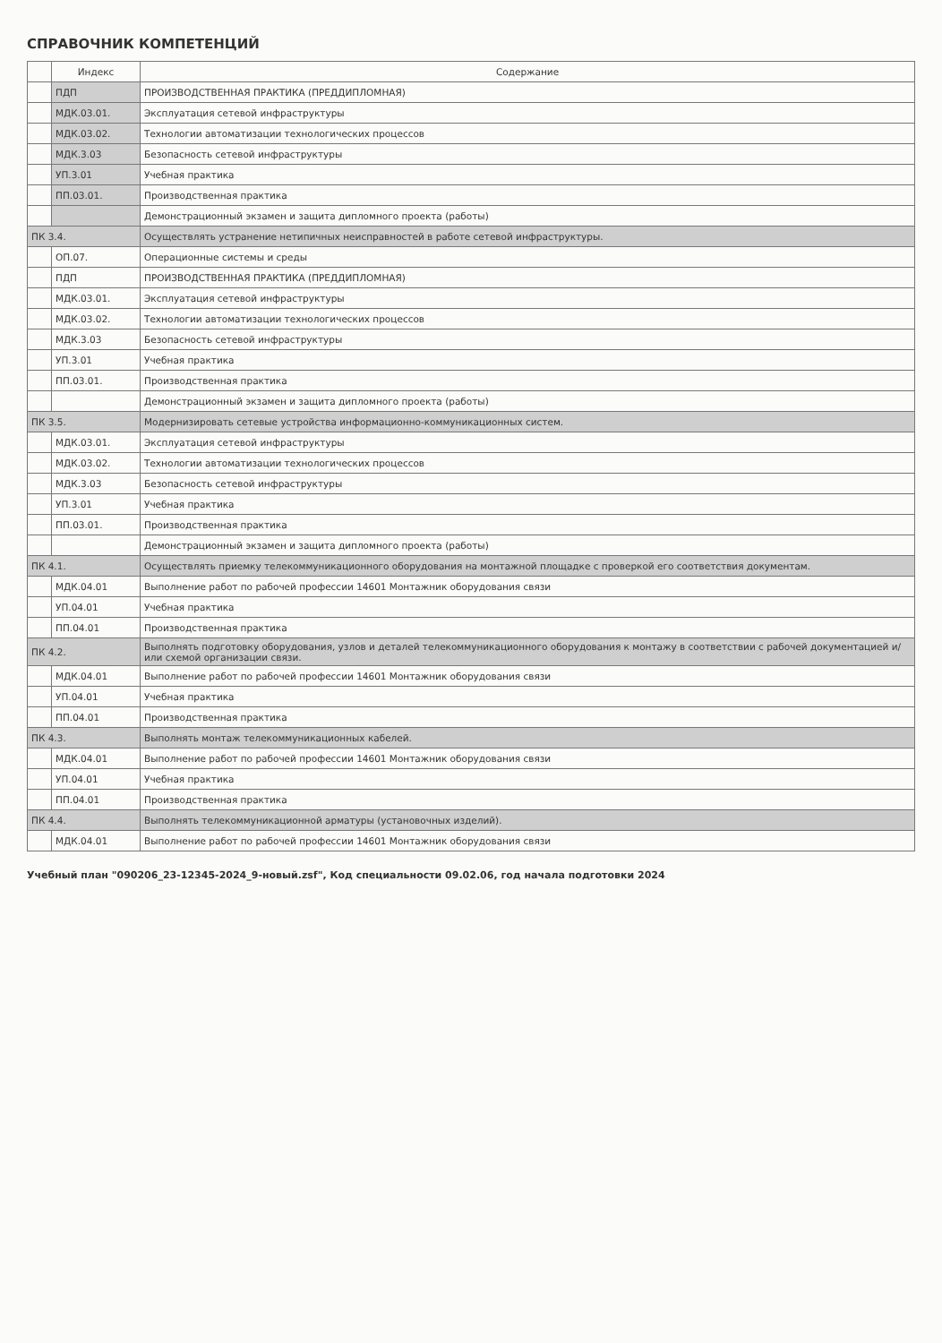СПРАВОЧНИК КОМПЕТЕНЦИЙ
| | Индекс | Содержание |
| --- | --- | --- |
| | ПДП | ПРОИЗВОДСТВЕННАЯ ПРАКТИКА (ПРЕДДИПЛОМНАЯ) |
| | МДК.03.01. | Эксплуатация сетевой инфраструктуры |
| | МДК.03.02. | Технологии автоматизации технологических процессов |
| | МДК.3.03 | Безопасность сетевой инфраструктуры |
| | УП.3.01 | Учебная практика |
| | ПП.03.01. | Производственная практика |
| | | Демонстрационный экзамен и защита дипломного проекта (работы) |
| ПК 3.4. | | Осуществлять устранение нетипичных неисправностей в работе сетевой инфраструктуры. |
| | ОП.07. | Операционные системы и среды |
| | ПДП | ПРОИЗВОДСТВЕННАЯ ПРАКТИКА (ПРЕДДИПЛОМНАЯ) |
| | МДК.03.01. | Эксплуатация сетевой инфраструктуры |
| | МДК.03.02. | Технологии автоматизации технологических процессов |
| | МДК.3.03 | Безопасность сетевой инфраструктуры |
| | УП.3.01 | Учебная практика |
| | ПП.03.01. | Производственная практика |
| | | Демонстрационный экзамен и защита дипломного проекта (работы) |
| ПК 3.5. | | Модернизировать сетевые устройства информационно-коммуникационных систем. |
| | МДК.03.01. | Эксплуатация сетевой инфраструктуры |
| | МДК.03.02. | Технологии автоматизации технологических процессов |
| | МДК.3.03 | Безопасность сетевой инфраструктуры |
| | УП.3.01 | Учебная практика |
| | ПП.03.01. | Производственная практика |
| | | Демонстрационный экзамен и защита дипломного проекта (работы) |
| ПК 4.1. | | Осуществлять приемку телекоммуникационного оборудования на монтажной площадке с проверкой его соответствия документам. |
| | МДК.04.01 | Выполнение работ по рабочей профессии 14601 Монтажник оборудования связи |
| | УП.04.01 | Учебная практика |
| | ПП.04.01 | Производственная практика |
| ПК 4.2. | | Выполнять подготовку оборудования, узлов и деталей телекоммуникационного оборудования к монтажу в соответствии с рабочей документацией и/или схемой организации связи. |
| | МДК.04.01 | Выполнение работ по рабочей профессии 14601 Монтажник оборудования связи |
| | УП.04.01 | Учебная практика |
| | ПП.04.01 | Производственная практика |
| ПК 4.3. | | Выполнять монтаж телекоммуникационных кабелей. |
| | МДК.04.01 | Выполнение работ по рабочей профессии 14601 Монтажник оборудования связи |
| | УП.04.01 | Учебная практика |
| | ПП.04.01 | Производственная практика |
| ПК 4.4. | | Выполнять телекоммуникационной арматуры (установочных изделий). |
| | МДК.04.01 | Выполнение работ по рабочей профессии 14601 Монтажник оборудования связи |
Учебный план "090206_23-12345-2024_9-новый.zsf", Код специальности 09.02.06, год начала подготовки 2024